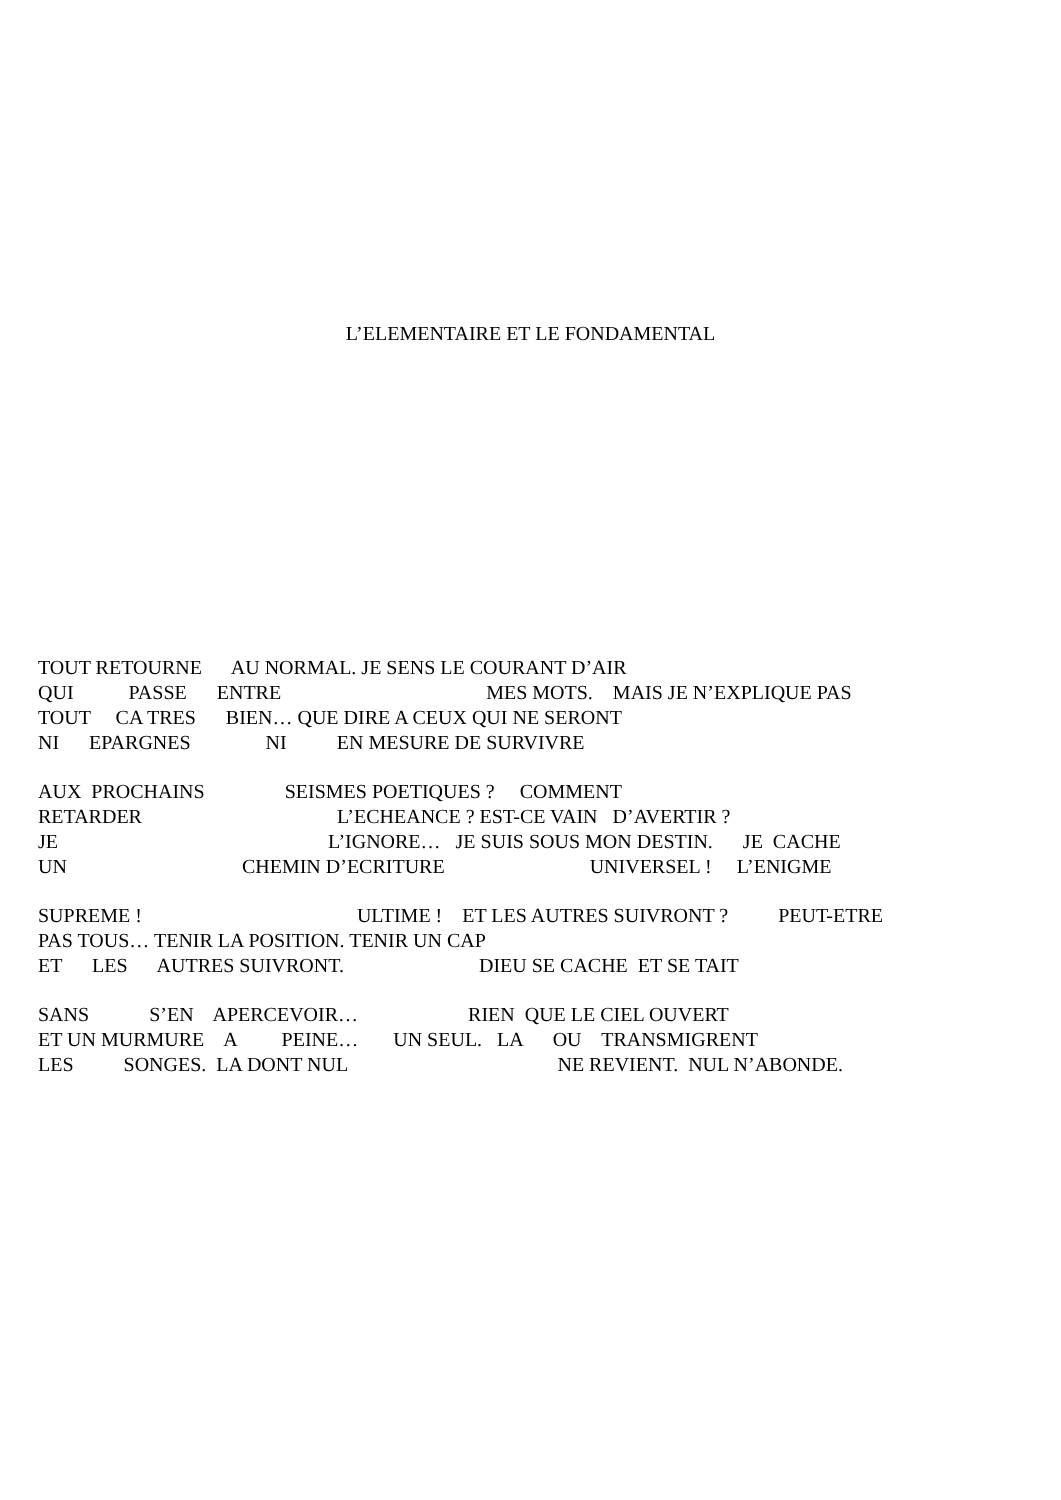L’ELEMENTAIRE ET LE FONDAMENTAL
TOUT RETOURNE AU NORMAL. JE SENS LE COURANT D’AIR
QUI PASSE ENTRE MES MOTS. MAIS JE N’EXPLIQUE PAS
TOUT CA TRES BIEN… QUE DIRE A CEUX QUI NE SERONT
NI EPARGNES NI EN MESURE DE SURVIVRE
AUX PROCHAINS SEISMES POETIQUES ? COMMENT
RETARDER L’ECHEANCE ? EST-CE VAIN D’AVERTIR ?
JE L’IGNORE… JE SUIS SOUS MON DESTIN. JE CACHE
UN CHEMIN D’ECRITURE UNIVERSEL ! L’ENIGME
SUPREME ! ULTIME ! ET LES AUTRES SUIVRONT ? PEUT-ETRE
PAS TOUS… TENIR LA POSITION. TENIR UN CAP
ET LES AUTRES SUIVRONT. DIEU SE CACHE ET SE TAIT
SANS S’EN APERCEVOIR… RIEN QUE LE CIEL OUVERT
ET UN MURMURE A PEINE… UN SEUL. LA OU TRANSMIGRENT
LES SONGES. LA DONT NUL NE REVIENT. NUL N’ABONDE.